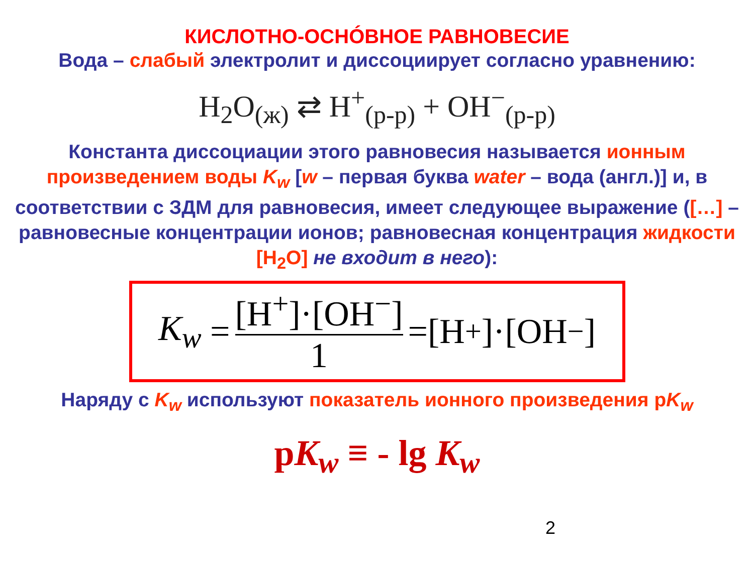КИСЛОТНО-ОСНÓВНОЕ РАВНОВЕСИЕ
Вода – слабый электролит и диссоциирует согласно уравнению:
H<sub>2</sub>O<sub>(ж)</sub> ⇄ H<sup>+</sup><sub>(р-р)</sub> + OH<sup>−</sup><sub>(р-р)</sub>
Константа диссоциации этого равновесия называется ионным произведением воды K<sub>w</sub> [w – первая буква water – вода (англ.)] и, в соответствии с ЗДМ для равновесия, имеет следующее выражение ([…] – равновесные концентрации ионов; равновесная концентрация жидкости [H<sub>2</sub>O] не входит в него):
K<sub>w</sub> = [H<sup>+</sup>]·[OH<sup>−</sup>] 1 =[H<sup>+</sup>]·[OH<sup>−</sup>]
Наряду с K<sub>w</sub> используют показатель ионного произведения pK<sub>w</sub>
pK<sub>w</sub> ≡ - lg K<sub>w</sub>
2